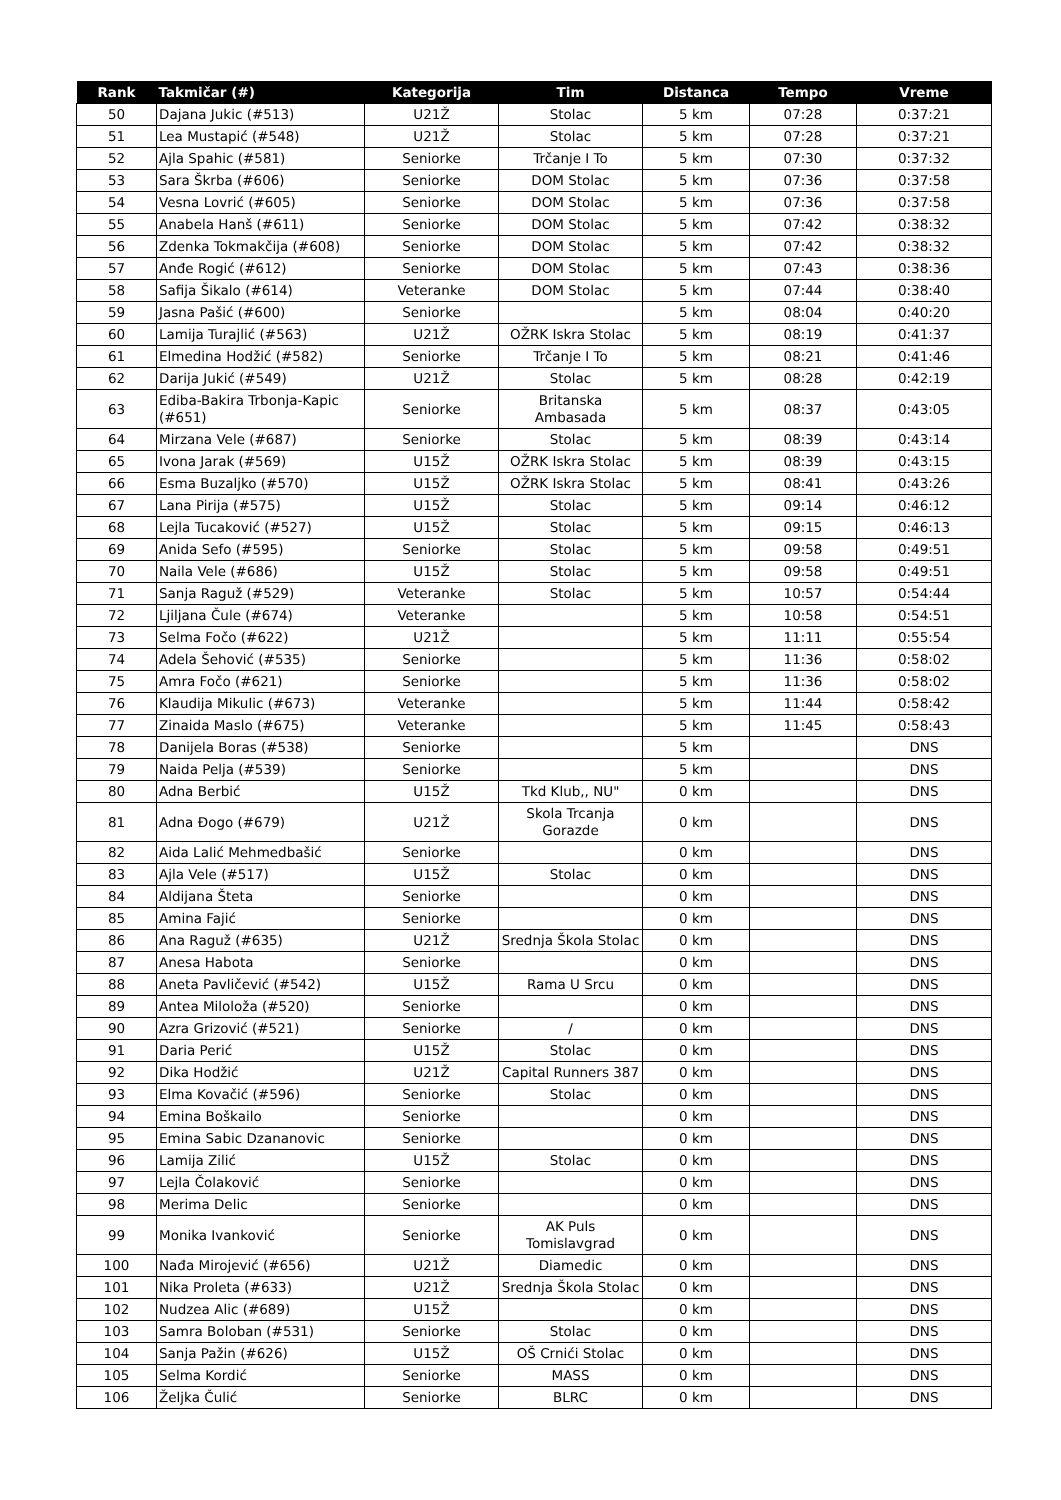| Rank | Takmičar (#) | Kategorija | Tim | Distanca | Tempo | Vreme |
| --- | --- | --- | --- | --- | --- | --- |
| 50 | Dajana Jukic (#513) | U21Ž | Stolac | 5 km | 07:28 | 0:37:21 |
| 51 | Lea Mustapić (#548) | U21Ž | Stolac | 5 km | 07:28 | 0:37:21 |
| 52 | Ajla Spahic (#581) | Seniorke | Trčanje I To | 5 km | 07:30 | 0:37:32 |
| 53 | Sara Škrba (#606) | Seniorke | DOM Stolac | 5 km | 07:36 | 0:37:58 |
| 54 | Vesna Lovrić (#605) | Seniorke | DOM Stolac | 5 km | 07:36 | 0:37:58 |
| 55 | Anabela Hanš (#611) | Seniorke | DOM Stolac | 5 km | 07:42 | 0:38:32 |
| 56 | Zdenka Tokmakčija (#608) | Seniorke | DOM Stolac | 5 km | 07:42 | 0:38:32 |
| 57 | Anđe Rogić (#612) | Seniorke | DOM Stolac | 5 km | 07:43 | 0:38:36 |
| 58 | Safija Šikalo (#614) | Veteranke | DOM Stolac | 5 km | 07:44 | 0:38:40 |
| 59 | Jasna Pašić (#600) | Seniorke | | 5 km | 08:04 | 0:40:20 |
| 60 | Lamija Turajlić (#563) | U21Ž | OŽRK Iskra Stolac | 5 km | 08:19 | 0:41:37 |
| 61 | Elmedina Hodžić (#582) | Seniorke | Trčanje I To | 5 km | 08:21 | 0:41:46 |
| 62 | Darija Jukić (#549) | U21Ž | Stolac | 5 km | 08:28 | 0:42:19 |
| 63 | Ediba-Bakira Trbonja-Kapic (#651) | Seniorke | Britanska Ambasada | 5 km | 08:37 | 0:43:05 |
| 64 | Mirzana Vele (#687) | Seniorke | Stolac | 5 km | 08:39 | 0:43:14 |
| 65 | Ivona Jarak (#569) | U15Ž | OŽRK Iskra Stolac | 5 km | 08:39 | 0:43:15 |
| 66 | Esma Buzaljko (#570) | U15Ž | OŽRK Iskra Stolac | 5 km | 08:41 | 0:43:26 |
| 67 | Lana Pirija (#575) | U15Ž | Stolac | 5 km | 09:14 | 0:46:12 |
| 68 | Lejla Tucaković (#527) | U15Ž | Stolac | 5 km | 09:15 | 0:46:13 |
| 69 | Anida Sefo (#595) | Seniorke | Stolac | 5 km | 09:58 | 0:49:51 |
| 70 | Naila Vele (#686) | U15Ž | Stolac | 5 km | 09:58 | 0:49:51 |
| 71 | Sanja Raguž (#529) | Veteranke | Stolac | 5 km | 10:57 | 0:54:44 |
| 72 | Ljiljana Čule (#674) | Veteranke | | 5 km | 10:58 | 0:54:51 |
| 73 | Selma Fočo (#622) | U21Ž | | 5 km | 11:11 | 0:55:54 |
| 74 | Adela Šehović (#535) | Seniorke | | 5 km | 11:36 | 0:58:02 |
| 75 | Amra Fočo (#621) | Seniorke | | 5 km | 11:36 | 0:58:02 |
| 76 | Klaudija Mikulic (#673) | Veteranke | | 5 km | 11:44 | 0:58:42 |
| 77 | Zinaida Maslo (#675) | Veteranke | | 5 km | 11:45 | 0:58:43 |
| 78 | Danijela Boras (#538) | Seniorke | | 5 km | | DNS |
| 79 | Naida Pelja (#539) | Seniorke | | 5 km | | DNS |
| 80 | Adna Berbić | U15Ž | Tkd Klub,, NU" | 0 km | | DNS |
| 81 | Adna Đogo (#679) | U21Ž | Skola Trcanja Gorazde | 0 km | | DNS |
| 82 | Aida Lalić Mehmedbašić | Seniorke | | 0 km | | DNS |
| 83 | Ajla Vele (#517) | U15Ž | Stolac | 0 km | | DNS |
| 84 | Aldijana Šteta | Seniorke | | 0 km | | DNS |
| 85 | Amina Fajić | Seniorke | | 0 km | | DNS |
| 86 | Ana Raguž (#635) | U21Ž | Srednja Škola Stolac | 0 km | | DNS |
| 87 | Anesa Habota | Seniorke | | 0 km | | DNS |
| 88 | Aneta Pavličević (#542) | U15Ž | Rama U Srcu | 0 km | | DNS |
| 89 | Antea Miloloža (#520) | Seniorke | | 0 km | | DNS |
| 90 | Azra Grizović (#521) | Seniorke | / | 0 km | | DNS |
| 91 | Daria Perić | U15Ž | Stolac | 0 km | | DNS |
| 92 | Dika Hodžić | U21Ž | Capital Runners 387 | 0 km | | DNS |
| 93 | Elma Kovačić (#596) | Seniorke | Stolac | 0 km | | DNS |
| 94 | Emina Boškailo | Seniorke | | 0 km | | DNS |
| 95 | Emina Sabic Dzananovic | Seniorke | | 0 km | | DNS |
| 96 | Lamija Zilić | U15Ž | Stolac | 0 km | | DNS |
| 97 | Lejla Čolaković | Seniorke | | 0 km | | DNS |
| 98 | Merima Delic | Seniorke | | 0 km | | DNS |
| 99 | Monika Ivanković | Seniorke | AK Puls Tomislavgrad | 0 km | | DNS |
| 100 | Nađa Mirojević (#656) | U21Ž | Diamedic | 0 km | | DNS |
| 101 | Nika Proleta (#633) | U21Ž | Srednja Škola Stolac | 0 km | | DNS |
| 102 | Nudzea Alic (#689) | U15Ž | | 0 km | | DNS |
| 103 | Samra Boloban (#531) | Seniorke | Stolac | 0 km | | DNS |
| 104 | Sanja Pažin (#626) | U15Ž | OŠ Crnići Stolac | 0 km | | DNS |
| 105 | Selma Kordić | Seniorke | MASS | 0 km | | DNS |
| 106 | Željka Čulić | Seniorke | BLRC | 0 km | | DNS |